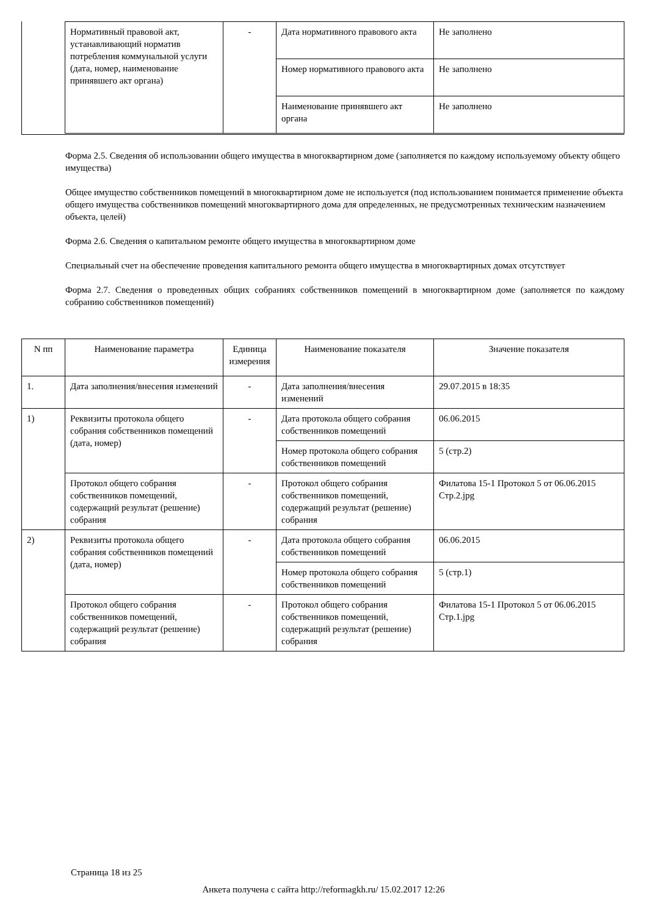| Нормативный правовой акт, устанавливающий норматив потребления коммунальной услуги (дата, номер, наименование принявшего акт органа) | - | Дата нормативного правового акта | Не заполнено |
| | | Номер нормативного правового акта | Не заполнено |
| | | Наименование принявшего акт органа | Не заполнено |
Форма 2.5. Сведения об использовании общего имущества в многоквартирном доме (заполняется по каждому используемому объекту общего имущества)
Общее имущество собственников помещений в многоквартирном доме не используется (под использованием понимается применение объекта общего имущества собственников помещений многоквартирного дома для определенных, не предусмотренных техническим назначением объекта, целей)
Форма 2.6. Сведения о капитальном ремонте общего имущества в многоквартирном доме
Специальный счет на обеспечение проведения капитального ремонта общего имущества в многоквартирных домах отсутствует
Форма 2.7. Сведения о проведенных общих собраниях собственников помещений в многоквартирном доме (заполняется по каждому собранию собственников помещений)
| N пп | Наименование параметра | Единица измерения | Наименование показателя | Значение показателя |
| --- | --- | --- | --- | --- |
| 1. | Дата заполнения/внесения изменений | - | Дата заполнения/внесения изменений | 29.07.2015 в 18:35 |
| 1) | Реквизиты протокола общего собрания собственников помещений (дата, номер) | - | Дата протокола общего собрания собственников помещений | 06.06.2015 |
| | | | Номер протокола общего собрания собственников помещений | 5 (стр.2) |
| | Протокол общего собрания собственников помещений, содержащий результат (решение) собрания | - | Протокол общего собрания собственников помещений, содержащий результат (решение) собрания | Филатова 15-1 Протокол 5 от 06.06.2015 Стр.2.jpg |
| 2) | Реквизиты протокола общего собрания собственников помещений (дата, номер) | - | Дата протокола общего собрания собственников помещений | 06.06.2015 |
| | | | Номер протокола общего собрания собственников помещений | 5 (стр.1) |
| | Протокол общего собрания собственников помещений, содержащий результат (решение) собрания | - | Протокол общего собрания собственников помещений, содержащий результат (решение) собрания | Филатова 15-1 Протокол 5 от 06.06.2015 Стр.1.jpg |
Страница 18 из 25
Анкета получена с сайта http://reformagkh.ru/ 15.02.2017 12:26